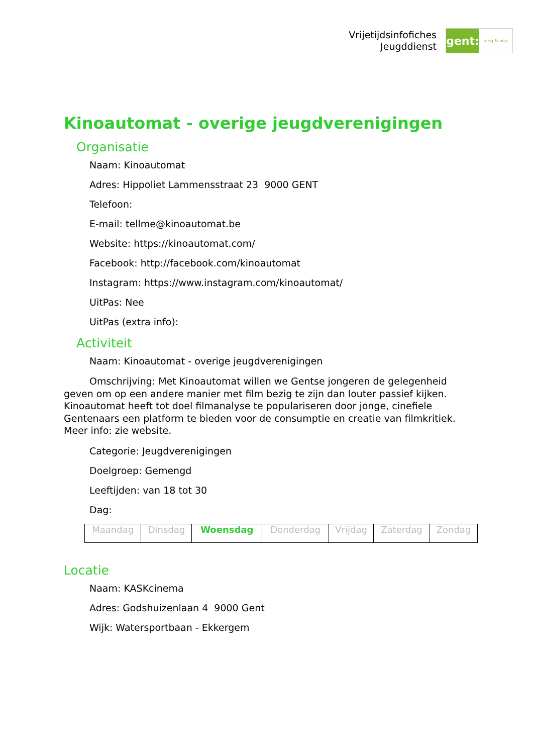Vrijetijdsinfofiches
Jeugddienst
gent:
jong & wijs
Kinoautomat - overige jeugdverenigingen
Organisatie
Naam: Kinoautomat
Adres: Hippoliet Lammensstraat 23 9000 GENT
Telefoon:
E-mail: tellme@kinoautomat.be
Website: https://kinoautomat.com/
Facebook: http://facebook.com/kinoautomat
Instagram: https://www.instagram.com/kinoautomat/
UitPas: Nee
UitPas (extra info):
Activiteit
Naam: Kinoautomat - overige jeugdverenigingen
Omschrijving: Met Kinoautomat willen we Gentse jongeren de gelegenheid geven om op een andere manier met film bezig te zijn dan louter passief kijken. Kinoautomat heeft tot doel filmanalyse te populariseren door jonge, cinefiele Gentenaars een platform te bieden voor de consumptie en creatie van filmkritiek. Meer info: zie website.
Categorie: Jeugdverenigingen
Doelgroep: Gemengd
Leeftijden: van 18 tot 30
Dag:
| Maandag | Dinsdag | Woensdag | Donderdag | Vrijdag | Zaterdag | Zondag |
Locatie
Naam: KASKcinema
Adres: Godshuizenlaan 4 9000 Gent
Wijk: Watersportbaan - Ekkergem